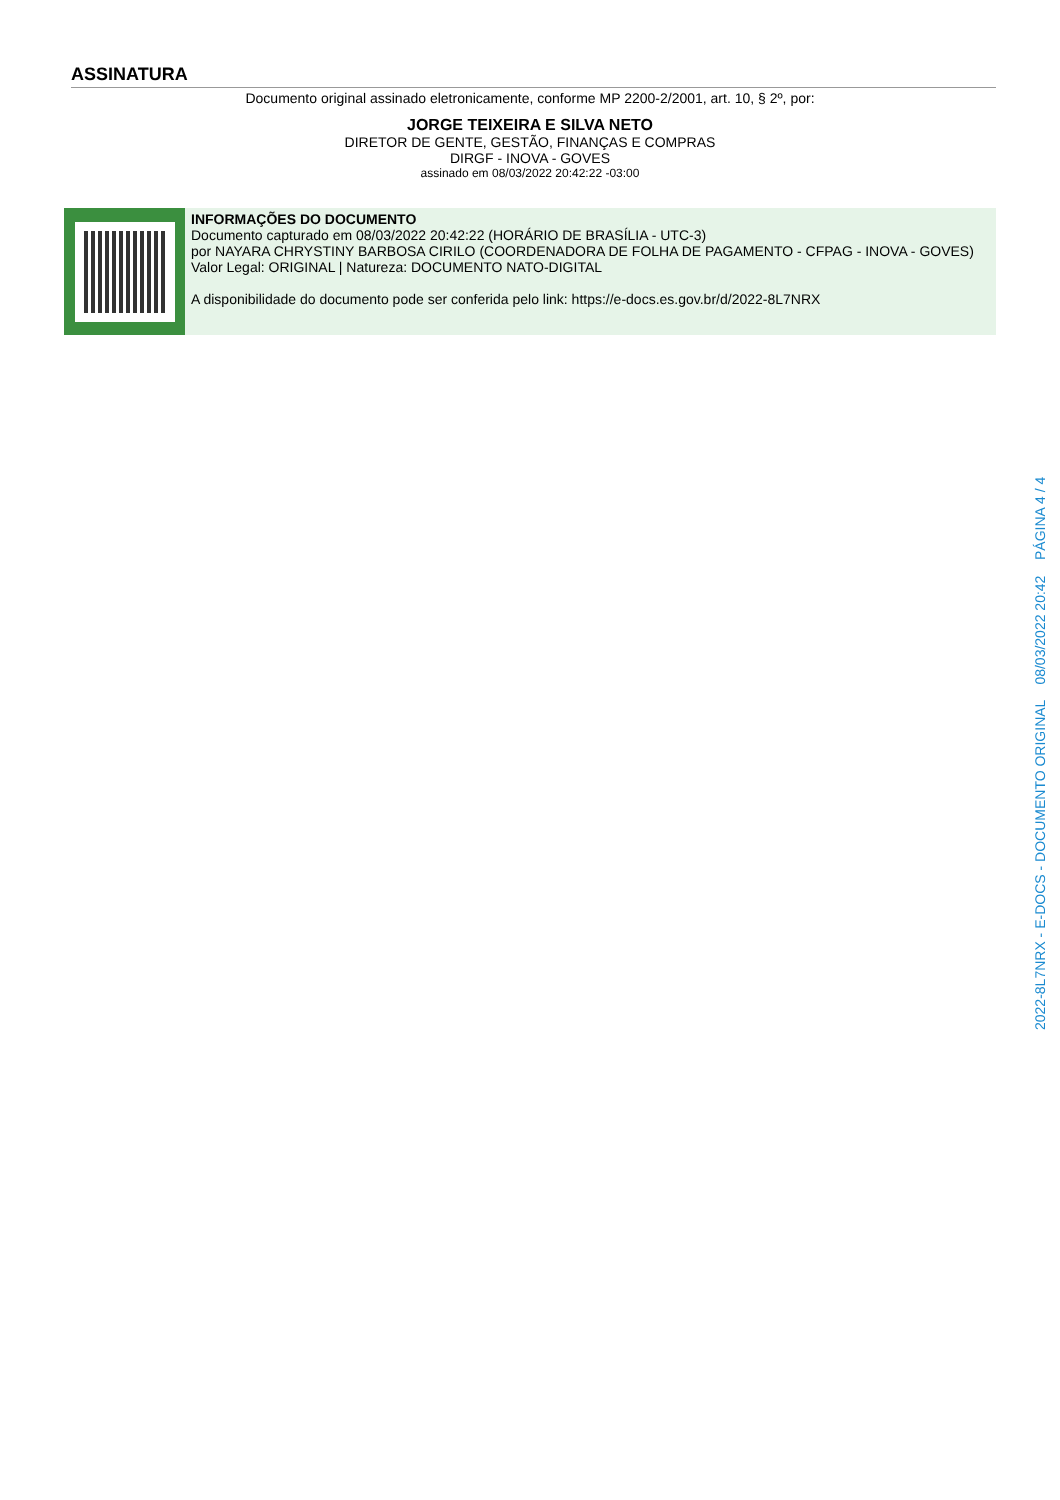ASSINATURA
Documento original assinado eletronicamente, conforme MP 2200-2/2001, art. 10, § 2º, por:
JORGE TEIXEIRA E SILVA NETO
DIRETOR DE GENTE, GESTÃO, FINANÇAS E COMPRAS
DIRGF - INOVA - GOVES
assinado em 08/03/2022 20:42:22 -03:00
INFORMAÇÕES DO DOCUMENTO
Documento capturado em 08/03/2022 20:42:22 (HORÁRIO DE BRASÍLIA - UTC-3)
por NAYARA CHRYSTINY BARBOSA CIRILO (COORDENADORA DE FOLHA DE PAGAMENTO - CFPAG - INOVA - GOVES)
Valor Legal: ORIGINAL | Natureza: DOCUMENTO NATO-DIGITAL
A disponibilidade do documento pode ser conferida pelo link: https://e-docs.es.gov.br/d/2022-8L7NRX
2022-8L7NRX - E-DOCS - DOCUMENTO ORIGINAL 08/03/2022 20:42 PÁGINA 4 / 4